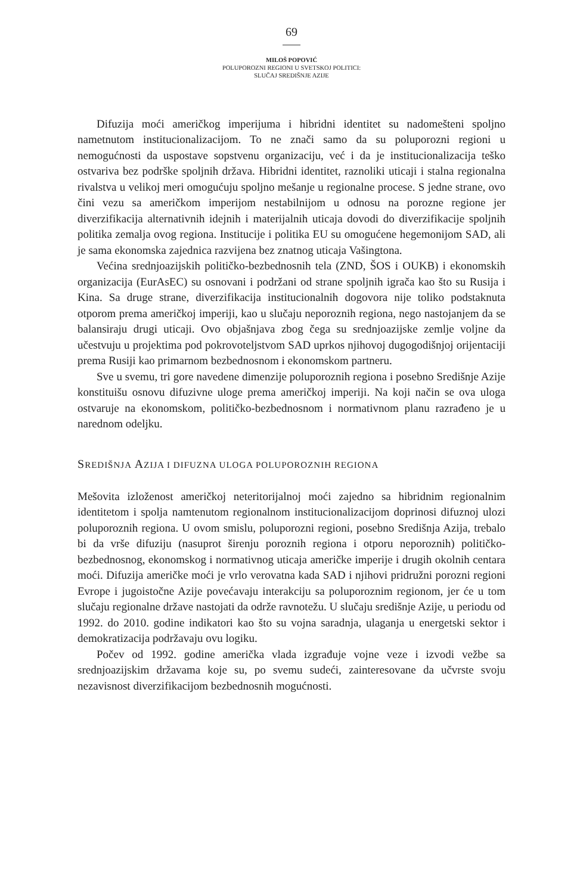69
MILOŠ POPOVIĆ
POLUPOROZNI REGIONI U SVETSKOJ POLITICI:
SLUČAJ SREDIŠNJE AZIJE
Difuzija moći američkog imperijuma i hibridni identitet su nadomešteni spoljno nametnutom institucionalizacijom. To ne znači samo da su poluporozni regioni u nemogućnosti da uspostave sopstvenu organizaciju, već i da je institucionalizacija teško ostvariva bez podrške spoljnih država. Hibridni identitet, raznoliki uticaji i stalna regionalna rivalstva u velikoj meri omogućuju spoljno mešanje u regionalne procese. S jedne strane, ovo čini vezu sa američkom imperijom nestabilnijom u odnosu na porozne regione jer diverzifikacija alternativnih idejnih i materijalnih uticaja dovodi do diverzifikacije spoljnih politika zemalja ovog regiona. Institucije i politika EU su omogućene hegemonijom SAD, ali je sama ekonomska zajednica razvijena bez znatnog uticaja Vašingtona.
Većina srednjoazijskih političko-bezbednosnih tela (ZND, ŠOS i OUKB) i ekonomskih organizacija (EurAsEC) su osnovani i podržani od strane spoljnih igrača kao što su Rusija i Kina. Sa druge strane, diverzifikacija institucionalnih dogovora nije toliko podstaknuta otporom prema američkoj imperiji, kao u slučaju neporoznih regiona, nego nastojanjem da se balansiraju drugi uticaji. Ovo objašnjava zbog čega su srednjoazijske zemlje voljne da učestvuju u projektima pod pokrovoteljstvom SAD uprkos njihovoj dugogodišnjoj orijentaciji prema Rusiji kao primarnom bezbednosnom i ekonomskom partneru.
Sve u svemu, tri gore navedene dimenzije poluporoznih regiona i posebno Središnje Azije konstituišu osnovu difuzivne uloge prema američkoj imperiji. Na koji način se ova uloga ostvaruje na ekonomskom, političko-bezbednosnom i normativnom planu razrađeno je u narednom odeljku.
SREDIŠNJA AZIJA I DIFUZNA ULOGA POLUPOROZNIH REGIONA
Mešovita izloženost američkoj neteritorijalnoj moći zajedno sa hibridnim regionalnim identitetom i spolja namtenutom regionalnom institucionalizacijom doprinosi difuznoj ulozi poluporoznih regiona. U ovom smislu, poluporozni regioni, posebno Središnja Azija, trebalo bi da vrše difuziju (nasuprot širenju poroznih regiona i otporu neporoznih) političko-bezbednosnog, ekonomskog i normativnog uticaja američke imperije i drugih okolnih centara moći. Difuzija američke moći je vrlo verovatna kada SAD i njihovi pridružni porozni regioni Evrope i jugoistočne Azije povećavaju interakciju sa poluporoznim regionom, jer će u tom slučaju regionalne države nastojati da održe ravnotežu. U slučaju središnje Azije, u periodu od 1992. do 2010. godine indikatori kao što su vojna saradnja, ulaganja u energetski sektor i demokratizacija podržavaju ovu logiku.
Počev od 1992. godine američka vlada izgrađuje vojne veze i izvodi vežbe sa srednjoazijskim državama koje su, po svemu sudeći, zainteresovane da učvrste svoju nezavisnost diverzifikacijom bezbednosnih mogućnosti.